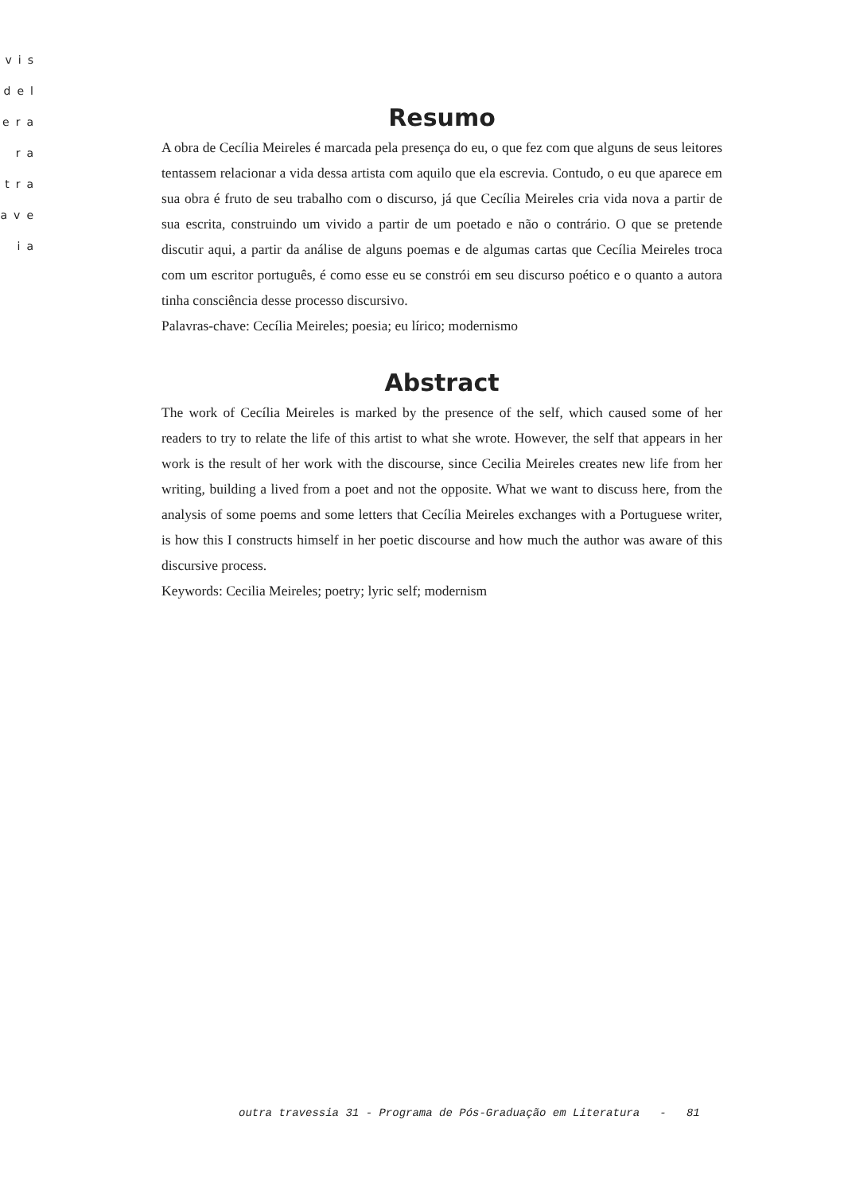vis
del
era
ra
tra
ave
ia
Resumo
A obra de Cecília Meireles é marcada pela presença do eu, o que fez com que alguns de seus leitores tentassem relacionar a vida dessa artista com aquilo que ela escrevia. Contudo, o eu que aparece em sua obra é fruto de seu trabalho com o discurso, já que Cecília Meireles cria vida nova a partir de sua escrita, construindo um vivido a partir de um poetado e não o contrário. O que se pretende discutir aqui, a partir da análise de alguns poemas e de algumas cartas que Cecília Meireles troca com um escritor português, é como esse eu se constrói em seu discurso poético e o quanto a autora tinha consciência desse processo discursivo.
Palavras-chave: Cecília Meireles; poesia; eu lírico; modernismo
Abstract
The work of Cecília Meireles is marked by the presence of the self, which caused some of her readers to try to relate the life of this artist to what she wrote. However, the self that appears in her work is the result of her work with the discourse, since Cecilia Meireles creates new life from her writing, building a lived from a poet and not the opposite. What we want to discuss here, from the analysis of some poems and some letters that Cecília Meireles exchanges with a Portuguese writer, is how this I constructs himself in her poetic discourse and how much the author was aware of this discursive process.
Keywords: Cecilia Meireles; poetry; lyric self; modernism
outra travessia 31 - Programa de Pós-Graduação em Literatura - 81